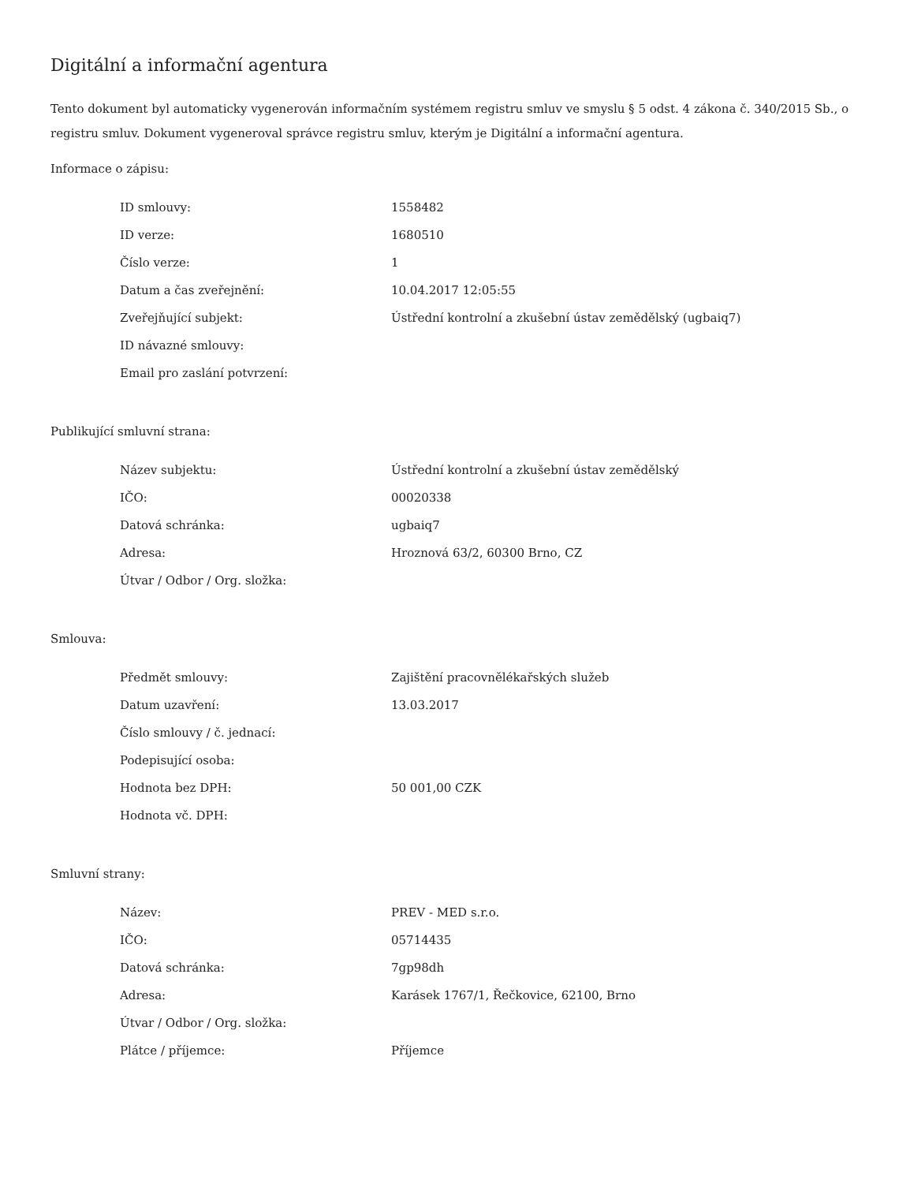Digitální a informační agentura
Tento dokument byl automaticky vygenerován informačním systémem registru smluv ve smyslu § 5 odst. 4 zákona č. 340/2015 Sb., o registru smluv. Dokument vygeneroval správce registru smluv, kterým je Digitální a informační agentura.
Informace o zápisu:
| ID smlouvy: | 1558482 |
| ID verze: | 1680510 |
| Číslo verze: | 1 |
| Datum a čas zveřejnění: | 10.04.2017 12:05:55 |
| Zveřejňující subjekt: | Ústřední kontrolní a zkušební ústav zemědělský (ugbaiq7) |
| ID návazné smlouvy: | |
| Email pro zaslání potvrzení: | |
Publikující smluvní strana:
| Název subjektu: | Ústřední kontrolní a zkušební ústav zemědělský |
| IČO: | 00020338 |
| Datová schránka: | ugbaiq7 |
| Adresa: | Hroznová 63/2, 60300 Brno, CZ |
| Útvar / Odbor / Org. složka: | |
Smlouva:
| Předmět smlouvy: | Zajištění pracovnělékařských služeb |
| Datum uzavření: | 13.03.2017 |
| Číslo smlouvy / č. jednací: | |
| Podepisující osoba: | |
| Hodnota bez DPH: | 50 001,00 CZK |
| Hodnota vč. DPH: | |
Smluvní strany:
| Název: | PREV - MED s.r.o. |
| IČO: | 05714435 |
| Datová schránka: | 7gp98dh |
| Adresa: | Karásek 1767/1, Řečkovice, 62100, Brno |
| Útvar / Odbor / Org. složka: | |
| Plátce / příjemce: | Příjemce |